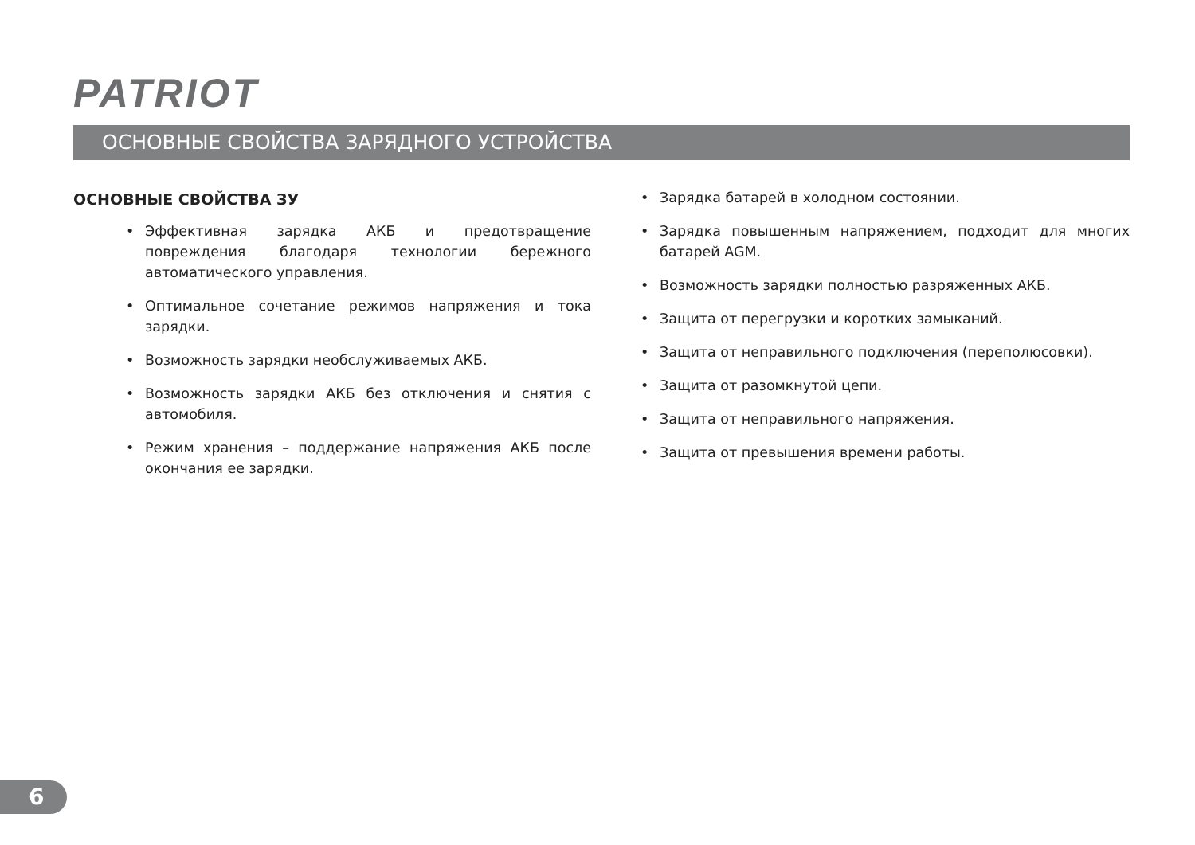PATRIOT
ОСНОВНЫЕ СВОЙСТВА ЗАРЯДНОГО УСТРОЙСТВА
ОСНОВНЫЕ СВОЙСТВА ЗУ
• Эффективная зарядка АКБ и предотвращение повреждения благодаря технологии бережного автоматического управления.
• Оптимальное сочетание режимов напряжения и тока зарядки.
• Возможность зарядки необслуживаемых АКБ.
• Возможность зарядки АКБ без отключения и снятия с автомобиля.
• Режим хранения – поддержание напряжения АКБ после окончания ее зарядки.
• Зарядка батарей в холодном состоянии.
• Зарядка повышенным напряжением, подходит для многих батарей AGM.
• Возможность зарядки полностью разряженных АКБ.
• Защита от перегрузки и коротких замыканий.
• Защита от неправильного подключения (переполюсовки).
• Защита от разомкнутой цепи.
• Защита от неправильного напряжения.
• Защита от превышения времени работы.
6